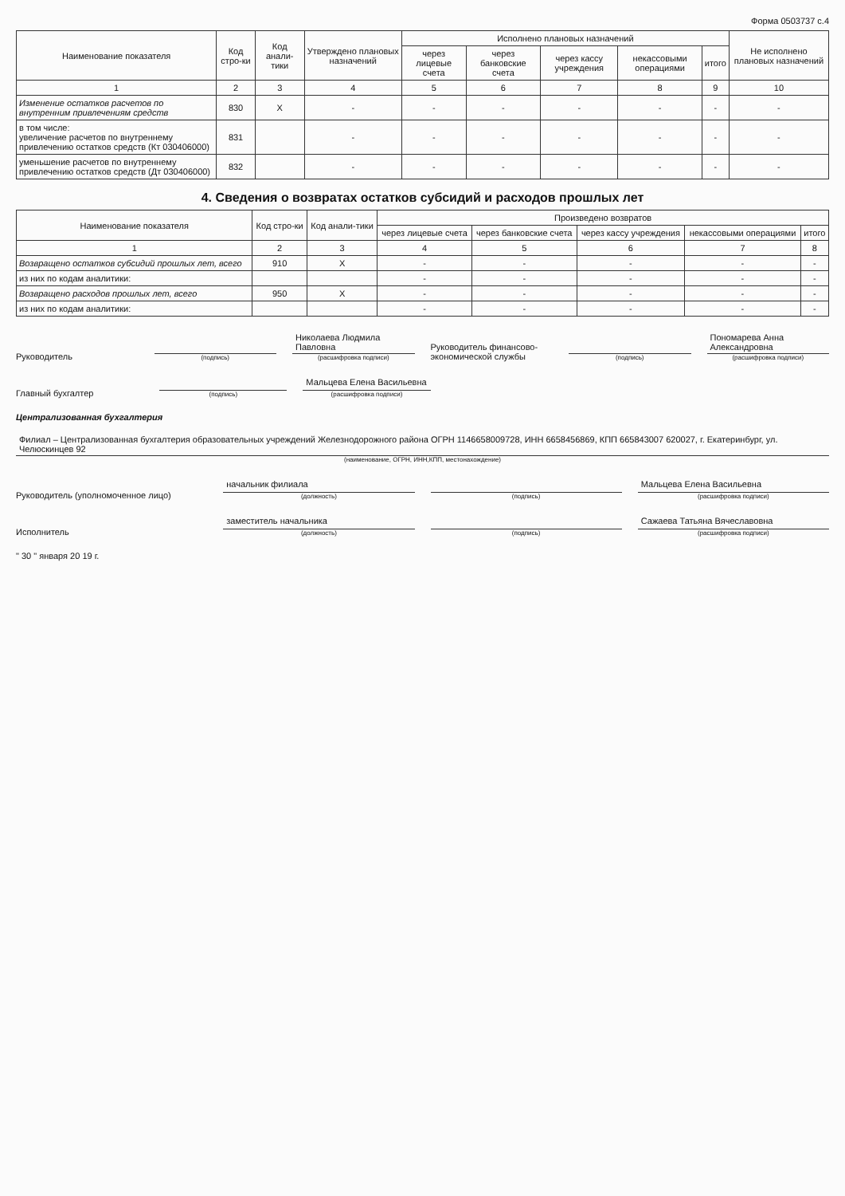Форма 0503737 с.4
| Наименование показателя | Код стро-ки | Код анали-тики | Утверждено плановых назначений | Исполнено плановых назначений | | | | | Не исполнено плановых назначений |
| --- | --- | --- | --- | --- | --- | --- | --- | --- | --- |
| | | | | через лицевые счета | через банковские счета | через кассу учреждения | некассовыми операциями | итого | |
| 1 | 2 | 3 | 4 | 5 | 6 | 7 | 8 | 9 | 10 |
| Изменение остатков расчетов по внутренним привлечениям средств | 830 | X | - | - | - | - | - | - | - |
| в том числе: увеличение расчетов по внутреннему привлечению остатков средств (Кт 030406000) | 831 | | - | - | - | - | - | - | - |
| уменьшение расчетов по внутреннему привлечению остатков средств (Дт 030406000) | 832 | | - | - | - | - | - | - | - |
4. Сведения о возвратах остатков субсидий и расходов прошлых лет
| Наименование показателя | Код стро-ки | Код анали-тики | Произведено возвратов | | | | |
| --- | --- | --- | --- | --- | --- | --- | --- |
| | | | через лицевые счета | через банковские счета | через кассу учреждения | некассовыми операциями | итого |
| 1 | 2 | 3 | 4 | 5 | 6 | 7 | 8 |
| Возвращено остатков субсидий прошлых лет, всего | 910 | X | - | - | - | - | - |
| из них по кодам аналитики: | | | - | - | - | - | - |
| Возвращено расходов прошлых лет, всего | 950 | X | - | - | - | - | - |
| из них по кодам аналитики: | | | - | - | - | - | - |
Руководитель
(подпись)
Николаева Людмила Павловна
(расшифровка подписи)
Руководитель финансово-экономической службы
(подпись)
Пономарева Анна Александровна
(расшифровка подписи)
Главный бухгалтер
(подпись)
Мальцева Елена Васильевна
(расшифровка подписи)
Централизованная бухгалтерия
Филиал – Централизованная бухгалтерия образовательных учреждений Железнодорожного района ОГРН 1146658009728, ИНН 6658456869, КПП 665843007 620027, г. Екатеринбург, ул. Челюскинцев 92
(наименование, ОГРН, ИНН,КПП, местонахождение)
Руководитель (уполномоченное лицо)
начальник филиала
(должность)
(подпись)
Мальцева Елена Васильевна
(расшифровка подписи)
Исполнитель
заместитель начальника
(должность)
(подпись)
Сажаева Татьяна Вячеславовна
(расшифровка подписи)
" 30 " января 20 19 г.